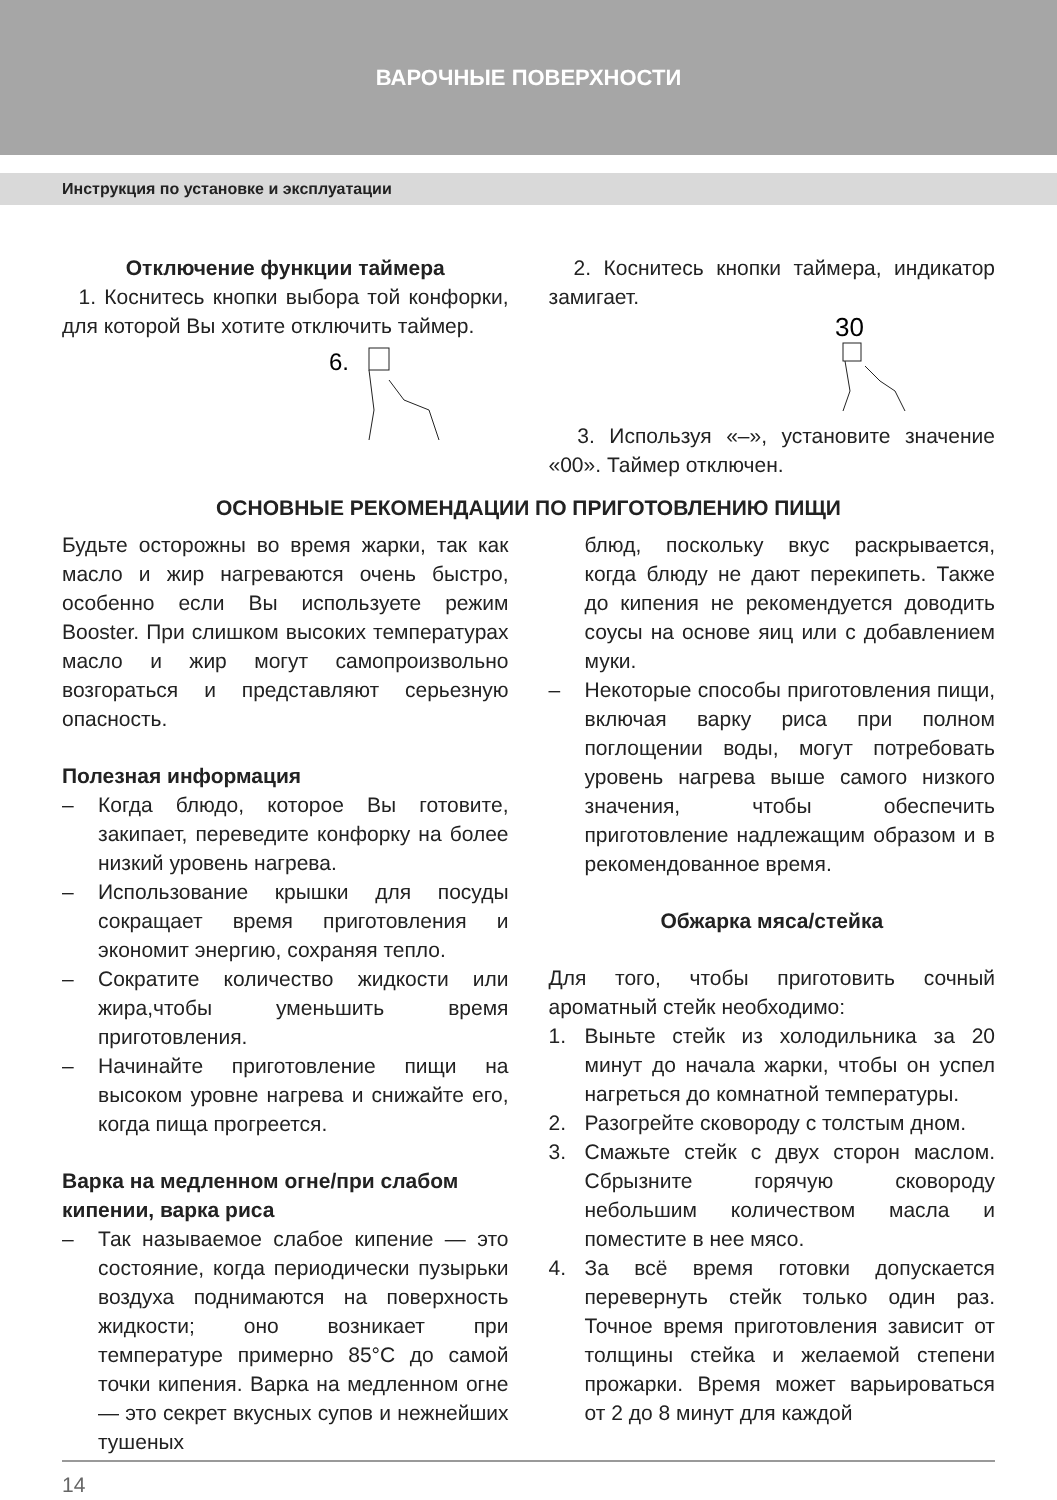ВАРОЧНЫЕ ПОВЕРХНОСТИ
Инструкция по установке и эксплуатации
Отключение функции таймера
1. Коснитесь кнопки выбора той конфорки, для которой Вы хотите отключить таймер.
6.
2. Коснитесь кнопки таймера, индикатор замигает.
30
3. Используя «–», установите значение «00». Таймер отключен.
ОСНОВНЫЕ РЕКОМЕНДАЦИИ ПО ПРИГОТОВЛЕНИЮ ПИЩИ
Будьте осторожны во время жарки, так как масло и жир нагреваются очень быстро, особенно если Вы используете режим Booster. При слишком высоких температурах масло и жир могут самопроизвольно возгораться и представляют серьезную опасность.
Полезная информация
– Когда блюдо, которое Вы готовите, закипает, переведите конфорку на более низкий уровень нагрева.
– Использование крышки для посуды сокращает время приготовления и экономит энергию, сохраняя тепло.
– Сократите количество жидкости или жира,чтобы уменьшить время приготовления.
– Начинайте приготовление пищи на высоком уровне нагрева и снижайте его, когда пища прогреется.
Варка на медленном огне/при слабом кипении, варка риса
– Так называемое слабое кипение — это состояние, когда периодически пузырьки воздуха поднимаются на поверхность жидкости; оно возникает при температуре примерно 85°С до самой точки кипения. Варка на медленном огне — это секрет вкусных супов и нежнейших тушеных
блюд, поскольку вкус раскрывается, когда блюду не дают перекипеть. Также до кипения не рекомендуется доводить соусы на основе яиц или с добавлением муки.
– Некоторые способы приготовления пищи, включая варку риса при полном поглощении воды, могут потребовать уровень нагрева выше самого низкого значения, чтобы обеспечить приготовление надлежащим образом и в рекомендованное время.
Обжарка мяса/стейка
Для того, чтобы приготовить сочный ароматный стейк необходимо:
1. Выньте стейк из холодильника за 20 минут до начала жарки, чтобы он успел нагреться до комнатной температуры.
2. Разогрейте сковороду с толстым дном.
3. Смажьте стейк с двух сторон маслом. Сбрызните горячую сковороду небольшим количеством масла и поместите в нее мясо.
4. За всё время готовки допускается перевернуть стейк только один раз. Точное время приготовления зависит от толщины стейка и желаемой степени прожарки. Время может варьироваться от 2 до 8 минут для каждой
14